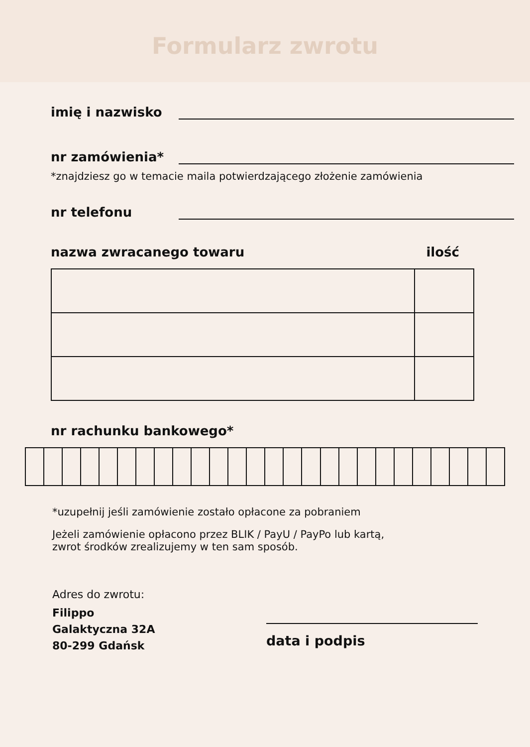Formularz zwrotu
imię i nazwisko
nr zamówienia*
*znajdziesz go w temacie maila potwierdzającego złożenie zamówienia
nr telefonu
nazwa zwracanego towaru ilość
nr rachunku bankowego*
*uzupełnij jeśli zamówienie zostało opłacone za pobraniem
Jeżeli zamówienie opłacono przez BLIK / PayU / PayPo lub kartą,
zwrot środków zrealizujemy w ten sam sposób.
Adres do zwrotu:
Filippo
Galaktyczna 32A
80-299 Gdańsk
data i podpis